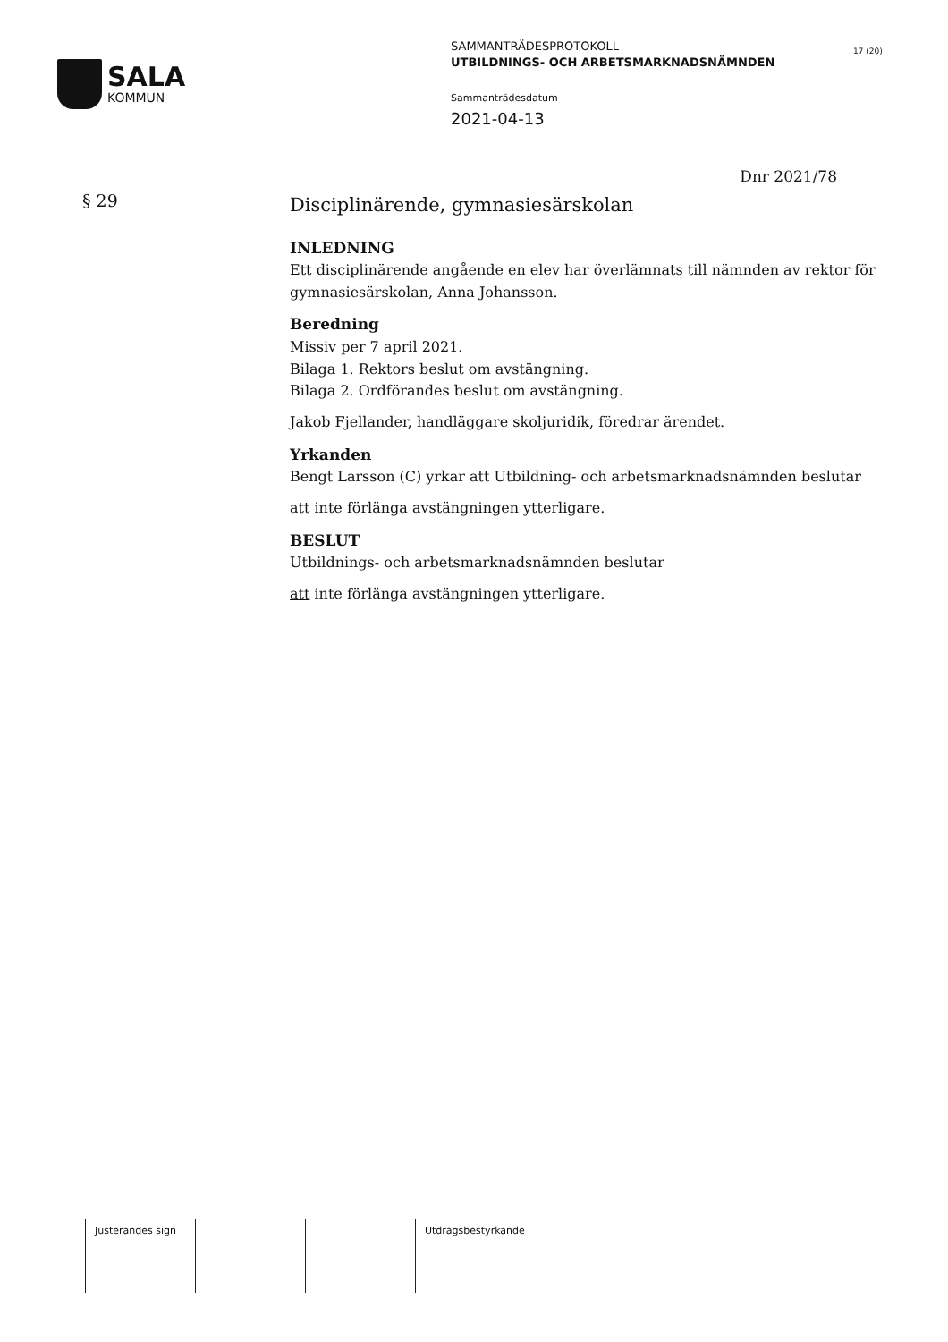SALA
KOMMUN
SAMMANTRÄDESPROTOKOLL
UTBILDNINGS- OCH ARBETSMARKNADSNÄMNDEN
Sammanträdesdatum
2021-04-13
17 (20)
Dnr 2021/78
§ 29
Disciplinärende, gymnasiesärskolan
INLEDNING
Ett disciplinärende angående en elev har överlämnats till nämnden av rektor för gymnasiesärskolan, Anna Johansson.
Beredning
Missiv per 7 april 2021.
Bilaga 1. Rektors beslut om avstängning.
Bilaga 2. Ordförandes beslut om avstängning.
Jakob Fjellander, handläggare skoljuridik, föredrar ärendet.
Yrkanden
Bengt Larsson (C) yrkar att Utbildning- och arbetsmarknadsnämnden beslutar
att inte förlänga avstängningen ytterligare.
BESLUT
Utbildnings- och arbetsmarknadsnämnden beslutar
att inte förlänga avstängningen ytterligare.
| Justerandes sign | | | Utdragsbestyrkande |